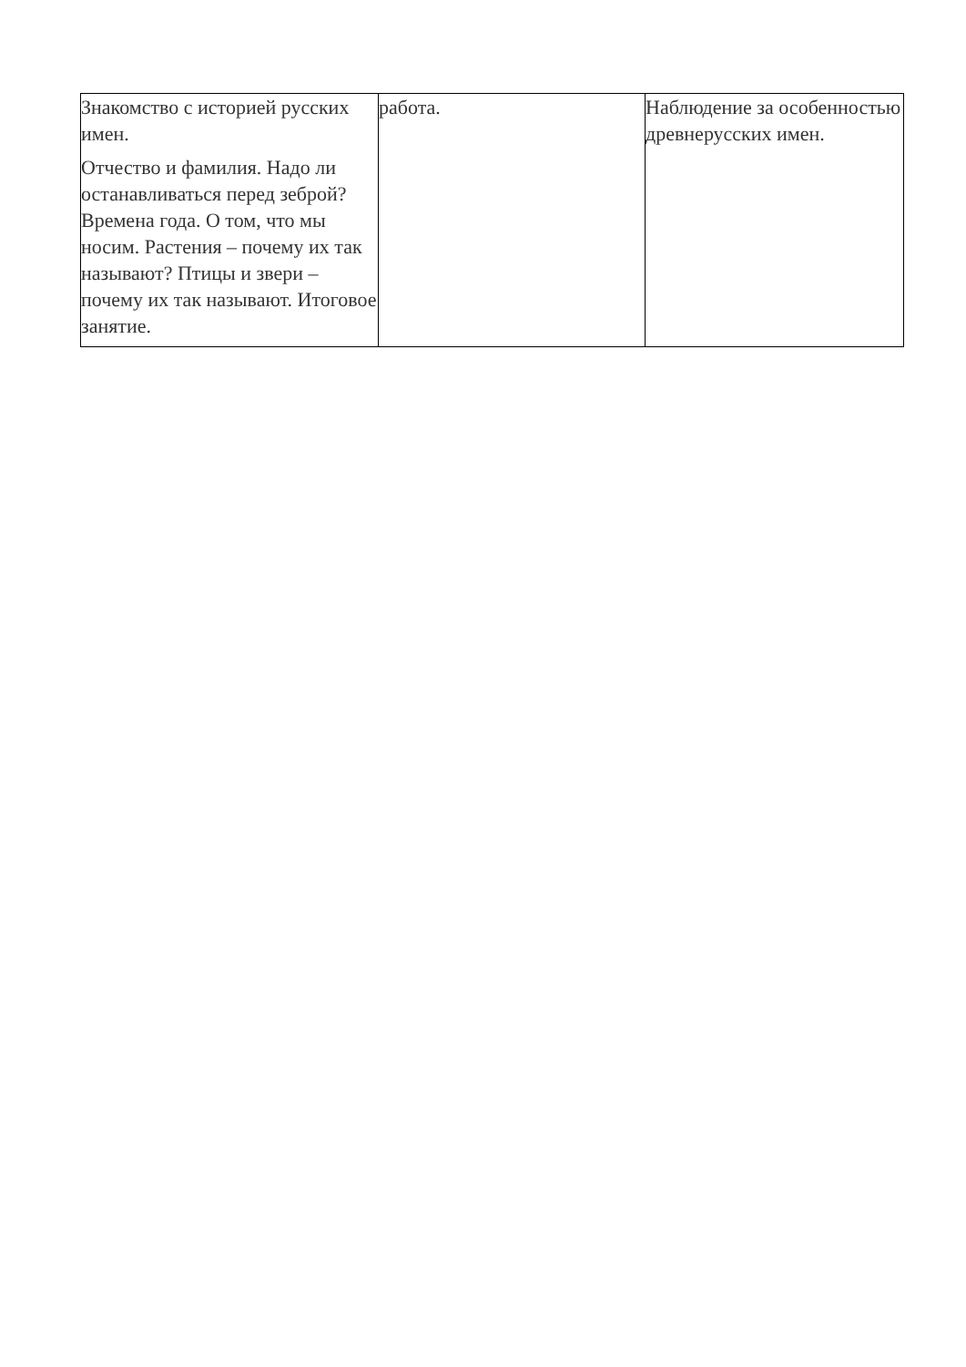| Знакомство с историей русских имен. Отчество и фамилия. Надо ли останавливаться перед зеброй? Времена года. О том, что мы носим. Растения – почему их так называют? Птицы и звери – почему их так называют. Итоговое занятие. | работа. | Наблюдение за особенностью древнерусских имен. |